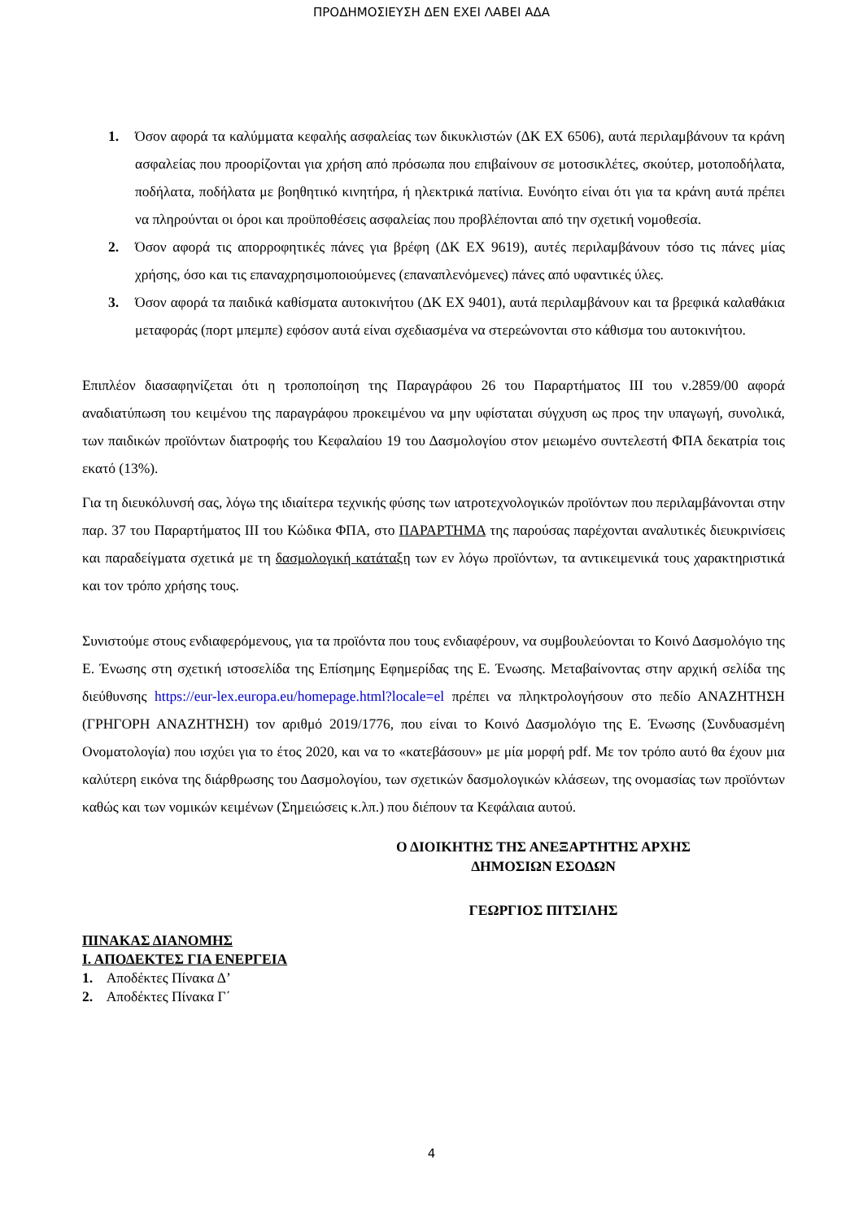ΠΡΟΔΗΜΟΣΙΕΥΣΗ ΔΕΝ ΕΧΕΙ ΛΑΒΕΙ ΑΔΑ
1. Όσον αφορά τα καλύμματα κεφαλής ασφαλείας των δικυκλιστών (ΔΚ ΕΧ 6506), αυτά περιλαμβάνουν τα κράνη ασφαλείας που προορίζονται για χρήση από πρόσωπα που επιβαίνουν σε μοτοσικλέτες, σκούτερ, μοτοποδήλατα, ποδήλατα, ποδήλατα με βοηθητικό κινητήρα, ή ηλεκτρικά πατίνια. Ευνόητο είναι ότι για τα κράνη αυτά πρέπει να πληρούνται οι όροι και προϋποθέσεις ασφαλείας που προβλέπονται από την σχετική νομοθεσία.
2. Όσον αφορά τις απορροφητικές πάνες για βρέφη (ΔΚ ΕΧ 9619), αυτές περιλαμβάνουν τόσο τις πάνες μίας χρήσης, όσο και τις επαναχρησιμοποιούμενες (επαναπλενόμενες) πάνες από υφαντικές ύλες.
3. Όσον αφορά τα παιδικά καθίσματα αυτοκινήτου (ΔΚ ΕΧ 9401), αυτά περιλαμβάνουν και τα βρεφικά καλαθάκια μεταφοράς (πορτ μπεμπε) εφόσον αυτά είναι σχεδιασμένα να στερεώνονται στο κάθισμα του αυτοκινήτου.
Επιπλέον διασαφηνίζεται ότι η τροποποίηση της Παραγράφου 26 του Παραρτήματος ΙΙΙ του ν.2859/00 αφορά αναδιατύπωση του κειμένου της παραγράφου προκειμένου να μην υφίσταται σύγχυση ως προς την υπαγωγή, συνολικά, των παιδικών προϊόντων διατροφής του Κεφαλαίου 19 του Δασμολογίου στον μειωμένο συντελεστή ΦΠΑ δεκατρία τοις εκατό (13%).
Για τη διευκόλυνσή σας, λόγω της ιδιαίτερα τεχνικής φύσης των ιατροτεχνολογικών προϊόντων που περιλαμβάνονται στην παρ. 37 του Παραρτήματος ΙΙΙ του Κώδικα ΦΠΑ, στο ΠΑΡΑΡΤΗΜΑ της παρούσας παρέχονται αναλυτικές διευκρινίσεις και παραδείγματα σχετικά με τη δασμολογική κατάταξη των εν λόγω προϊόντων, τα αντικειμενικά τους χαρακτηριστικά και τον τρόπο χρήσης τους.
Συνιστούμε στους ενδιαφερόμενους, για τα προϊόντα που τους ενδιαφέρουν, να συμβουλεύονται το Κοινό Δασμολόγιο της Ε. Ένωσης στη σχετική ιστοσελίδα της Επίσημης Εφημερίδας της Ε. Ένωσης. Μεταβαίνοντας στην αρχική σελίδα της διεύθυνσης https://eur-lex.europa.eu/homepage.html?locale=el πρέπει να πληκτρολογήσουν στο πεδίο ΑΝΑΖΗΤΗΣΗ (ΓΡΗΓΟΡΗ ΑΝΑΖΗΤΗΣΗ) τον αριθμό 2019/1776, που είναι το Κοινό Δασμολόγιο της Ε. Ένωσης (Συνδυασμένη Ονοματολογία) που ισχύει για το έτος 2020, και να το «κατεβάσουν» με μία μορφή pdf. Με τον τρόπο αυτό θα έχουν μια καλύτερη εικόνα της διάρθρωσης του Δασμολογίου, των σχετικών δασμολογικών κλάσεων, της ονομασίας των προϊόντων καθώς και των νομικών κειμένων (Σημειώσεις κ.λπ.) που διέπουν τα Κεφάλαια αυτού.
Ο ΔΙΟΙΚΗΤΗΣ ΤΗΣ ΑΝΕΞΑΡΤΗΤΗΣ ΑΡΧΗΣ
ΔΗΜΟΣΙΩΝ ΕΣΟΔΩΝ
ΓΕΩΡΓΙΟΣ ΠΙΤΣΙΛΗΣ
ΠΙΝΑΚΑΣ ΔΙΑΝΟΜΗΣ
Ι. ΑΠΟΔΕΚΤΕΣ ΓΙΑ ΕΝΕΡΓΕΙΑ
1. Αποδέκτες Πίνακα Δ’
2. Αποδέκτες Πίνακα Γ΄
4